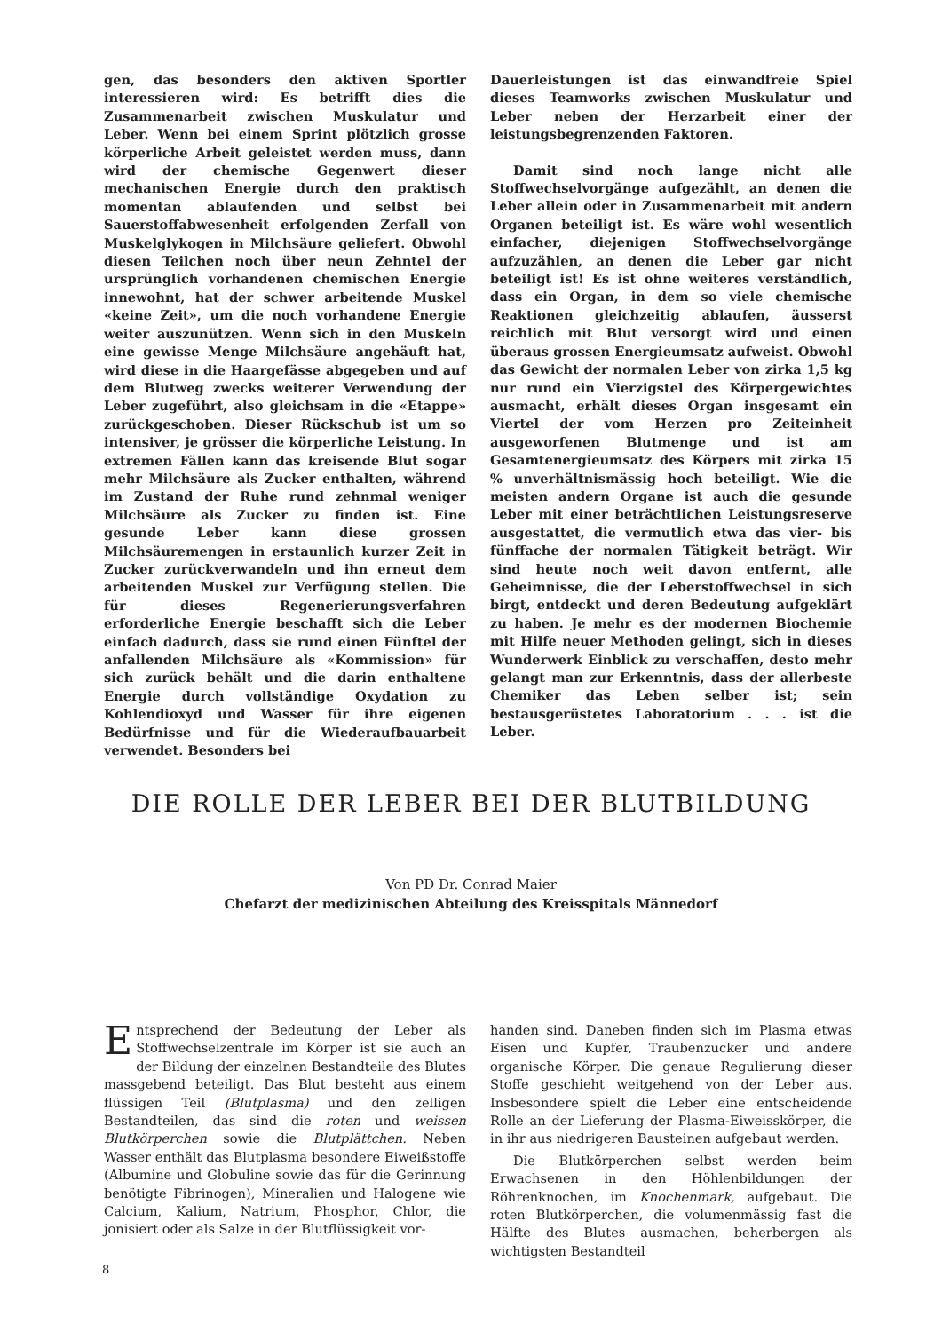gen, das besonders den aktiven Sportler interessieren wird: Es betrifft dies die Zusammenarbeit zwischen Muskulatur und Leber. Wenn bei einem Sprint plötzlich grosse körperliche Arbeit geleistet werden muss, dann wird der chemische Gegenwert dieser mechanischen Energie durch den praktisch momentan ablaufenden und selbst bei Sauerstoffabwesenheit erfolgenden Zerfall von Muskelglykogen in Milchsäure geliefert. Obwohl diesen Teilchen noch über neun Zehntel der ursprünglich vorhandenen chemischen Energie innewohnt, hat der schwer arbeitende Muskel «keine Zeit», um die noch vorhandene Energie weiter auszunützen. Wenn sich in den Muskeln eine gewisse Menge Milchsäure angehäuft hat, wird diese in die Haargefässe abgegeben und auf dem Blutweg zwecks weiterer Verwendung der Leber zugeführt, also gleichsam in die «Etappe» zurückgeschoben. Dieser Rückschub ist um so intensiver, je grösser die körperliche Leistung. In extremen Fällen kann das kreisende Blut sogar mehr Milchsäure als Zucker enthalten, während im Zustand der Ruhe rund zehnmal weniger Milchsäure als Zucker zu finden ist. Eine gesunde Leber kann diese grossen Milchsäuremengen in erstaunlich kurzer Zeit in Zucker zurückverwandeln und ihn erneut dem arbeitenden Muskel zur Verfügung stellen. Die für dieses Regenerierungsverfahren erforderliche Energie beschafft sich die Leber einfach dadurch, dass sie rund einen Fünftel der anfallenden Milchsäure als «Kommission» für sich zurück behält und die darin enthaltene Energie durch vollständige Oxydation zu Kohlendioxyd und Wasser für ihre eigenen Bedürfnisse und für die Wiederaufbauarbeit verwendet. Besonders bei
Dauerleistungen ist das einwandfreie Spiel dieses Teamworks zwischen Muskulatur und Leber neben der Herzarbeit einer der leistungsbegrenzenden Faktoren.
Damit sind noch lange nicht alle Stoffwechselvorgänge aufgezählt, an denen die Leber allein oder in Zusammenarbeit mit andern Organen beteiligt ist. Es wäre wohl wesentlich einfacher, diejenigen Stoffwechselvorgänge aufzuzählen, an denen die Leber gar nicht beteiligt ist! Es ist ohne weiteres verständlich, dass ein Organ, in dem so viele chemische Reaktionen gleichzeitig ablaufen, äusserst reichlich mit Blut versorgt wird und einen überaus grossen Energieumsatz aufweist. Obwohl das Gewicht der normalen Leber von zirka 1,5 kg nur rund ein Vierzigstel des Körpergewichtes ausmacht, erhält dieses Organ insgesamt ein Viertel der vom Herzen pro Zeiteinheit ausgeworfenen Blutmenge und ist am Gesamtenergieumsatz des Körpers mit zirka 15 % unverhältnismässig hoch beteiligt. Wie die meisten andern Organe ist auch die gesunde Leber mit einer beträchtlichen Leistungsreserve ausgestattet, die vermutlich etwa das vier- bis fünffache der normalen Tätigkeit beträgt. Wir sind heute noch weit davon entfernt, alle Geheimnisse, die der Leberstoffwechsel in sich birgt, entdeckt und deren Bedeutung aufgeklärt zu haben. Je mehr es der modernen Biochemie mit Hilfe neuer Methoden gelingt, sich in dieses Wunderwerk Einblick zu verschaffen, desto mehr gelangt man zur Erkenntnis, dass der allerbeste Chemiker das Leben selber ist; sein bestausgerüstetes Laboratorium . . . ist die Leber.
DIE ROLLE DER LEBER BEI DER BLUTBILDUNG
Von PD Dr. Conrad Maier
Chefarzt der medizinischen Abteilung des Kreisspitals Männedorf
Entsprechend der Bedeutung der Leber als Stoffwechselzentrale im Körper ist sie auch an der Bildung der einzelnen Bestandteile des Blutes massgebend beteiligt. Das Blut besteht aus einem flüssigen Teil (Blutplasma) und den zelligen Bestandteilen, das sind die roten und weissen Blutkörperchen sowie die Blutplättchen. Neben Wasser enthält das Blutplasma besondere Eiweißstoffe (Albumine und Globuline sowie das für die Gerinnung benötigte Fibrinogen), Mineralien und Halogene wie Calcium, Kalium, Natrium, Phosphor, Chlor, die jonisiert oder als Salze in der Blutflüssigkeit vor-
handen sind. Daneben finden sich im Plasma etwas Eisen und Kupfer, Traubenzucker und andere organische Körper. Die genaue Regulierung dieser Stoffe geschieht weitgehend von der Leber aus. Insbesondere spielt die Leber eine entscheidende Rolle an der Lieferung der Plasma-Eiweisskörper, die in ihr aus niedrigeren Bausteinen aufgebaut werden.
Die Blutkörperchen selbst werden beim Erwachsenen in den Höhlenbildungen der Röhrenknochen, im Knochenmark, aufgebaut. Die roten Blutkörperchen, die volumenmässig fast die Hälfte des Blutes ausmachen, beherbergen als wichtigsten Bestandteil
8